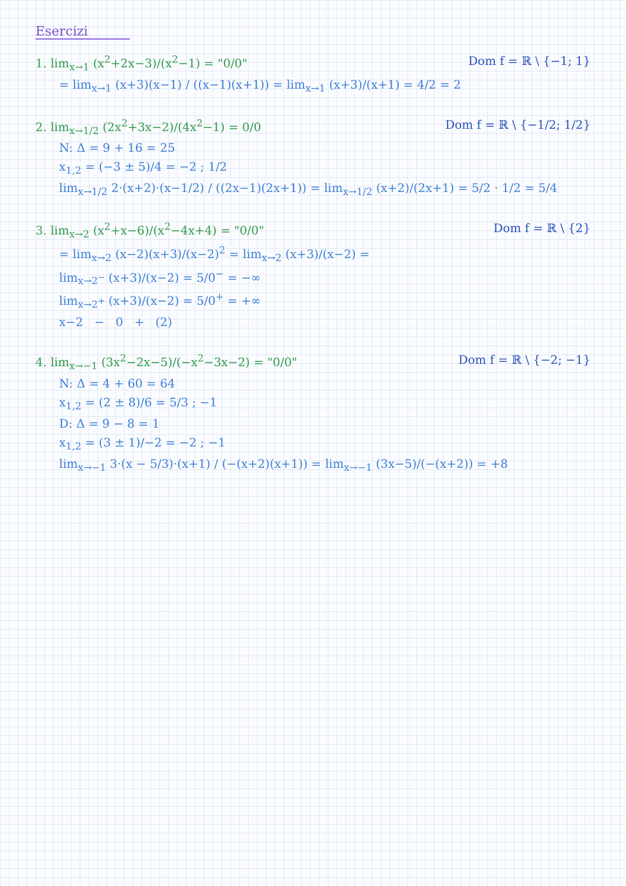Esercizi
1. lim<sub>x→1</sub> (x<sup>2</sup>+2x−3)/(x<sup>2</sup>−1) = "0/0" Dom f = ℝ \ {−1; 1}
= lim<sub>x→1</sub> (x+3)(x−1) / ((x−1)(x+1)) = lim<sub>x→1</sub> (x+3)/(x+1) = 4/2 = 2
2. lim<sub>x→1/2</sub> (2x<sup>2</sup>+3x−2)/(4x<sup>2</sup>−1) = 0/0 Dom f = ℝ \ {−1/2; 1/2}
N: Δ = 9 + 16 = 25
x<sub>1,2</sub> = (−3 ± 5)/4 = −2 ; 1/2
lim<sub>x→1/2</sub> 2·(x+2)·(x−1/2) / ((2x−1)(2x+1)) = lim<sub>x→1/2</sub> (x+2)/(2x+1) = 5/2 · 1/2 = 5/4
3. lim<sub>x→2</sub> (x<sup>2</sup>+x−6)/(x<sup>2</sup>−4x+4) = "0/0" Dom f = ℝ \ {2}
= lim<sub>x→2</sub> (x−2)(x+3)/(x−2)<sup>2</sup> = lim<sub>x→2</sub> (x+3)/(x−2) =
lim<sub>x→2<sup>−</sup></sub> (x+3)/(x−2) = 5/0<sup>−</sup> = −∞
lim<sub>x→2<sup>+</sup></sub> (x+3)/(x−2) = 5/0<sup>+</sup> = +∞
x−2 − 0 + (2)
4. lim<sub>x→−1</sub> (3x<sup>2</sup>−2x−5)/(−x<sup>2</sup>−3x−2) = "0/0" Dom f = ℝ \ {−2; −1}
N: Δ = 4 + 60 = 64
x<sub>1,2</sub> = (2 ± 8)/6 = 5/3 ; −1
D: Δ = 9 − 8 = 1
x<sub>1,2</sub> = (3 ± 1)/−2 = −2 ; −1
lim<sub>x→−1</sub> 3·(x − 5/3)·(x+1) / (−(x+2)(x+1)) = lim<sub>x→−1</sub> (3x−5)/(−(x+2)) = +8